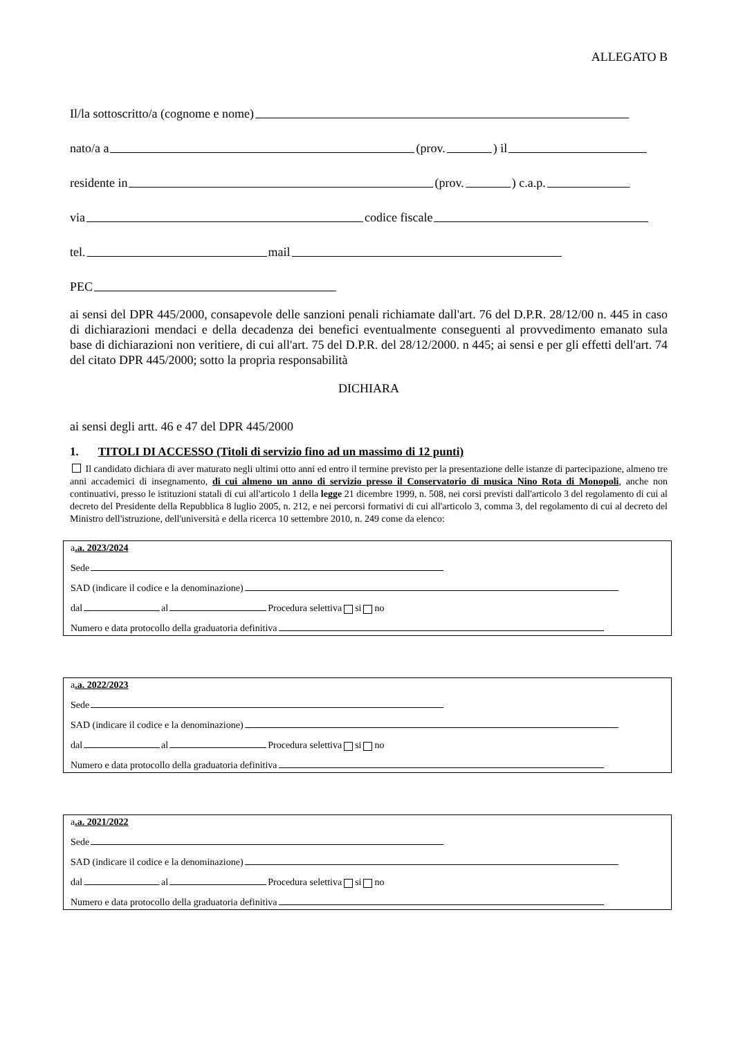ALLEGATO B
Il/la sottoscritto/a (cognome e nome)
nato/a a (prov. ) il
residente in (prov. ) c.a.p.
via codice fiscale
tel. mail
PEC
ai sensi del DPR 445/2000, consapevole delle sanzioni penali richiamate dall'art. 76 del D.P.R. 28/12/00 n. 445 in caso di dichiarazioni mendaci e della decadenza dei benefici eventualmente conseguenti al provvedimento emanato sula base di dichiarazioni non veritiere, di cui all'art. 75 del D.P.R. del 28/12/2000. n 445; ai sensi e per gli effetti dell'art. 74 del citato DPR 445/2000; sotto la propria responsabilità
DICHIARA
ai sensi degli artt. 46 e 47 del DPR 445/2000
1. TITOLI DI ACCESSO (Titoli di servizio fino ad un massimo di 12 punti)
Il candidato dichiara di aver maturato negli ultimi otto anni ed entro il termine previsto per la presentazione delle istanze di partecipazione, almeno tre anni accademici di insegnamento, di cui almeno un anno di servizio presso il Conservatorio di musica Nino Rota di Monopoli, anche non continuativi, presso le istituzioni statali di cui all'articolo 1 della legge 21 dicembre 1999, n. 508, nei corsi previsti dall'articolo 3 del regolamento di cui al decreto del Presidente della Repubblica 8 luglio 2005, n. 212, e nei percorsi formativi di cui all'articolo 3, comma 3, del regolamento di cui al decreto del Ministro dell'istruzione, dell'università e della ricerca 10 settembre 2010, n. 249 come da elenco:
a.a. 2023/2024
Sede
SAD (indicare il codice e la denominazione)
dal al Procedura selettiva si no
Numero e data protocollo della graduatoria definitiva
a.a. 2022/2023
Sede
SAD (indicare il codice e la denominazione)
dal al Procedura selettiva si no
Numero e data protocollo della graduatoria definitiva
a.a. 2021/2022
Sede
SAD (indicare il codice e la denominazione)
dal al Procedura selettiva si no
Numero e data protocollo della graduatoria definitiva